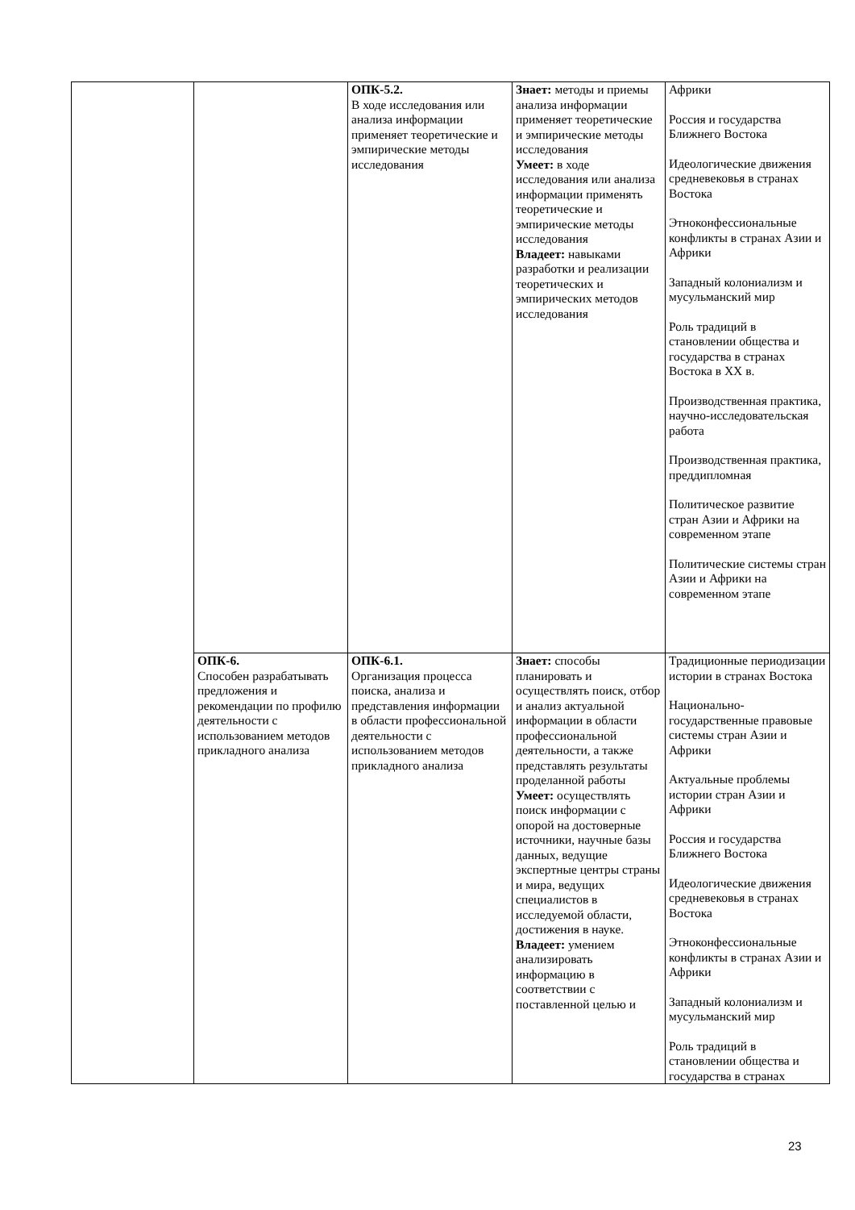| | | ОПК-5.2. В ходе исследования или анализа информации применяет теоретические и эмпирические методы исследования | Знает: методы и приемы анализа информации применяет теоретические и эмпирические методы исследования Умеет: в ходе исследования или анализа информации применять теоретические и эмпирические методы исследования Владеет: навыками разработки и реализации теоретических и эмпирических методов исследования | Африки Россия и государства Ближнего Востока Идеологические движения средневековья в странах Востока Этноконфессиональные конфликты в странах Азии и Африки Западный колониализм и мусульманский мир Роль традиций в становлении общества и государства в странах Востока в XX в. Производственная практика, научно-исследовательская работа Производственная практика, преддипломная Политическое развитие стран Азии и Африки на современном этапе Политические системы стран Азии и Африки на современном этапе |
| | ОПК-6. Способен разрабатывать предложения и рекомендации по профилю деятельности с использованием методов прикладного анализа | ОПК-6.1. Организация процесса поиска, анализа и представления информации в области профессиональной деятельности с использованием методов прикладного анализа | Знает: способы планировать и осуществлять поиск, отбор и анализ актуальной информации в области профессиональной деятельности, а также представлять результаты проделанной работы Умеет: осуществлять поиск информации с опорой на достоверные источники, научные базы данных, ведущие экспертные центры страны и мира, ведущих специалистов в исследуемой области, достижения в науке. Владеет: умением анализировать информацию в соответствии с поставленной целью и | Традиционные периодизации истории в странах Востока Национально-государственные правовые системы стран Азии и Африки Актуальные проблемы истории стран Азии и Африки Россия и государства Ближнего Востока Идеологические движения средневековья в странах Востока Этноконфессиональные конфликты в странах Азии и Африки Западный колониализм и мусульманский мир Роль традиций в становлении общества и государства в странах |
23